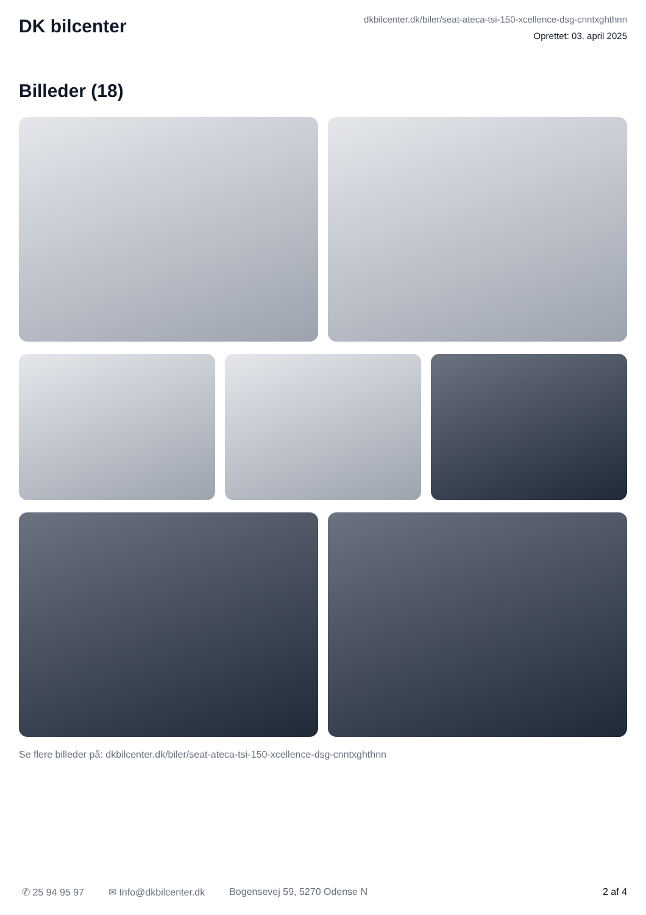DK bilcenter
dkbilcenter.dk/biler/seat-ateca-tsi-150-xcellence-dsg-cnntxghthnn
Oprettet: 03. april 2025
Billeder (18)
Se flere billeder på: dkbilcenter.dk/biler/seat-ateca-tsi-150-xcellence-dsg-cnntxghthnn
✆ 25 94 95 97 ✉ Info@dkbilcenter.dk Bogensevej 59, 5270 Odense N 2 af 4